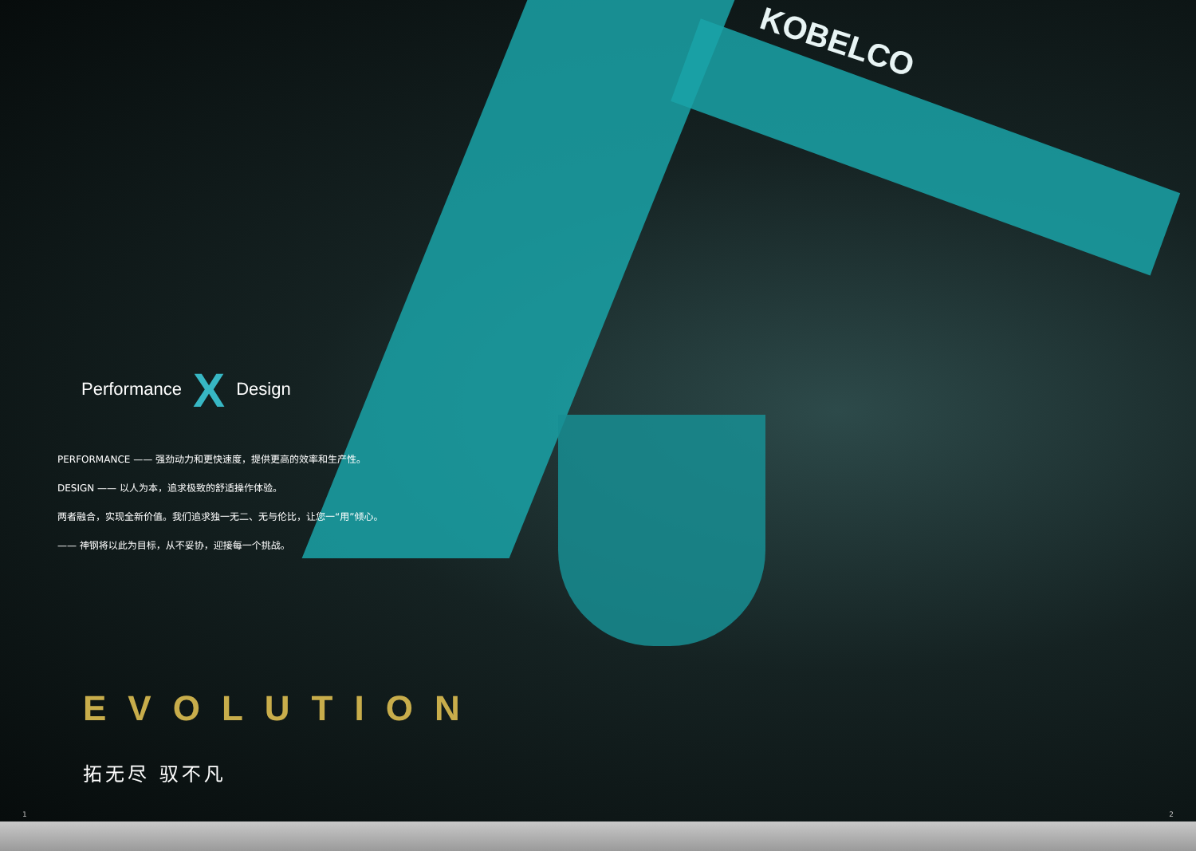KOBELCO
Performance X Design
PERFORMANCE —— 强劲动力和更快速度，提供更高的效率和生产性。
DESIGN —— 以人为本，追求极致的舒适操作体验。
两者融合，实现全新价值。我们追求独一无二、无与伦比，让您一“用”倾心。
—— 神钢将以此为目标，从不妥协，迎接每一个挑战。
EVOLUTION
拓无尽 驭不凡
1 2